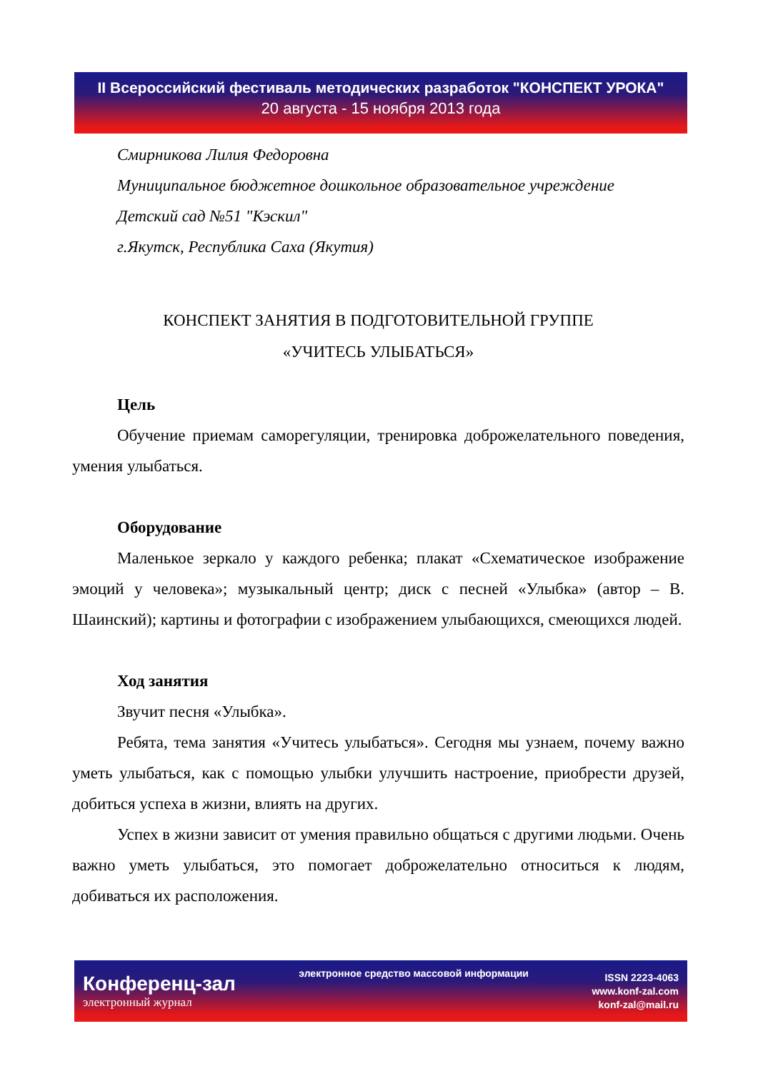II Всероссийский фестиваль методических разработок "КОНСПЕКТ УРОКА"
20 августа - 15 ноября 2013 года
Смирникова Лилия Федоровна
Муниципальное бюджетное дошкольное образовательное учреждение
Детский сад №51 "Кэскил"
г.Якутск, Республика Саха (Якутия)
КОНСПЕКТ ЗАНЯТИЯ В ПОДГОТОВИТЕЛЬНОЙ ГРУППЕ
«УЧИТЕСЬ УЛЫБАТЬСЯ»
Цель
Обучение приемам саморегуляции, тренировка доброжелательного поведения, умения улыбаться.
Оборудование
Маленькое зеркало у каждого ребенка; плакат «Схематическое изображение эмоций у человека»; музыкальный центр; диск с песней «Улыбка» (автор – В. Шаинский); картины и фотографии с изображением улыбающихся, смеющихся людей.
Ход занятия
Звучит песня «Улыбка».
Ребята, тема занятия «Учитесь улыбаться». Сегодня мы узнаем, почему важно уметь улыбаться, как с помощью улыбки улучшить настроение, приобрести друзей, добиться успеха в жизни, влиять на других.
Успех в жизни зависит от умения правильно общаться с другими людьми. Очень важно уметь улыбаться, это помогает доброжелательно относиться к людям, добиваться их расположения.
Конференц-зал
электронный журнал
электронное средство массовой информации
ISSN 2223-4063
www.konf-zal.com
konf-zal@mail.ru